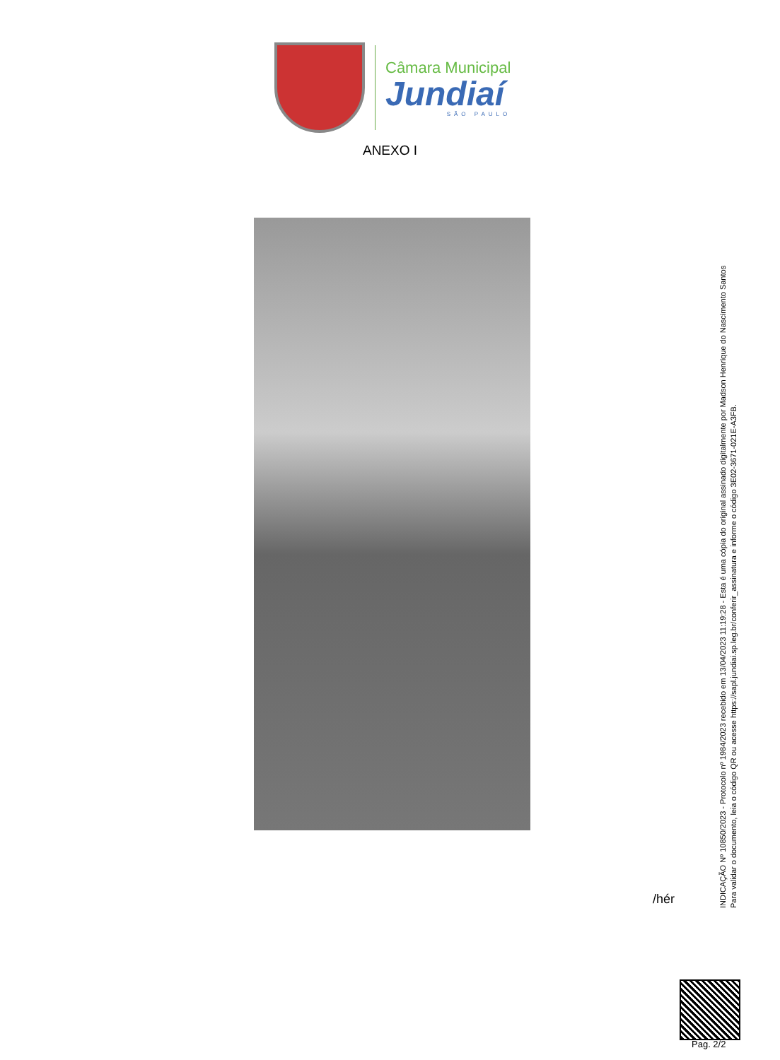Câmara Municipal
Jundiaí
SÃO PAULO
ANEXO I
/hér
INDICAÇÃO Nº 10850/2023 - Protocolo nº 1984/2023 recebido em 13/04/2023 11:19:28 - Esta é uma cópia do original assinado digitalmente por Madson Henrique do Nascimento Santos
Para validar o documento, leia o código QR ou acesse https://sapl.jundiai.sp.leg.br/conferir_assinatura e informe o código 3E02-3671-021E-A3FB.
Pag. 2/2